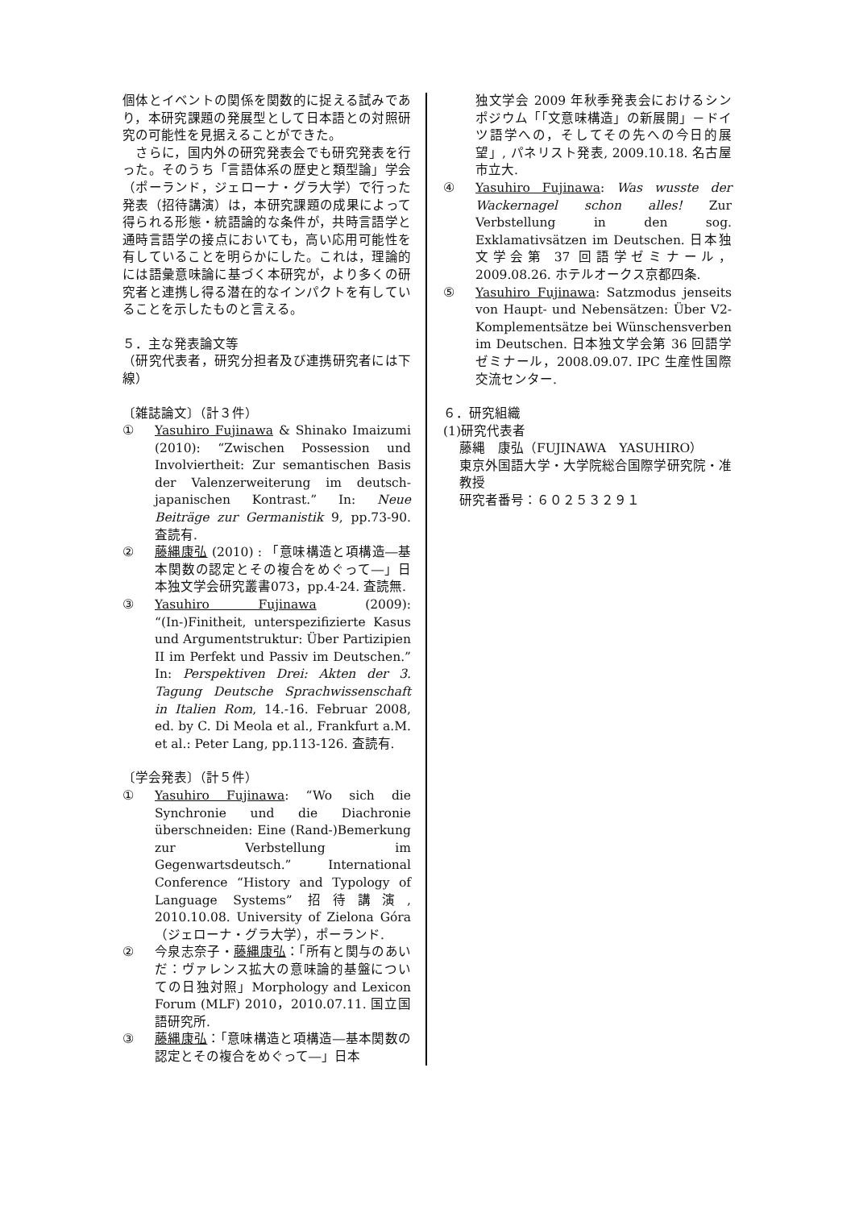個体とイベントの関係を関数的に捉える試みであり，本研究課題の発展型として日本語との対照研究の可能性を見据えることができた。
　さらに，国内外の研究発表会でも研究発表を行った。そのうち「言語体系の歴史と類型論」学会（ポーランド，ジェローナ・グラ大学）で行った発表（招待講演）は，本研究課題の成果によって得られる形態・統語論的な条件が，共時言語学と通時言語学の接点においても，高い応用可能性を有していることを明らかにした。これは，理論的には語彙意味論に基づく本研究が，より多くの研究者と連携し得る潜在的なインパクトを有していることを示したものと言える。
５．主な発表論文等
（研究代表者，研究分担者及び連携研究者には下線）
〔雑誌論文〕（計３件）
① Yasuhiro Fujinawa & Shinako Imaizumi (2010): “Zwischen Possession und Involviertheit: Zur semantischen Basis der Valenzerweiterung im deutsch-japanischen Kontrast.” In: Neue Beiträge zur Germanistik 9, pp.73-90. 査読有.
② 藤縄康弘 (2010) : 「意味構造と項構造―基本関数の認定とその複合をめぐって―」日本独文学会研究叢書073，pp.4-24. 査読無.
③ Yasuhiro Fujinawa (2009): “(In-)Finitheit, unterspezifizierte Kasus und Argumentstruktur: Über Partizipien II im Perfekt und Passiv im Deutschen.” In: Perspektiven Drei: Akten der 3. Tagung Deutsche Sprachwissenschaft in Italien Rom, 14.-16. Februar 2008, ed. by C. Di Meola et al., Frankfurt a.M. et al.: Peter Lang, pp.113-126. 査読有.
〔学会発表〕（計５件）
① Yasuhiro Fujinawa: “Wo sich die Synchronie und die Diachronie überschneiden: Eine (Rand-)Bemerkung zur Verbstellung im Gegenwartsdeutsch.” International Conference “History and Typology of Language Systems” 招待講演, 2010.10.08. University of Zielona Góra（ジェローナ・グラ大学），ポーランド.
② 今泉志奈子・藤縄康弘：「所有と関与のあいだ：ヴァレンス拡大の意味論的基盤についての日独対照」Morphology and Lexicon Forum (MLF) 2010，2010.07.11. 国立国語研究所.
③ 藤縄康弘：「意味構造と項構造―基本関数の認定とその複合をめぐって―」日本
独文学会 2009 年秋季発表会におけるシンポジウム「「文意味構造」の新展開」－ドイツ語学への，そしてその先への今日的展望」, パネリスト発表, 2009.10.18. 名古屋市立大.
④ Yasuhiro Fujinawa: Was wusste der Wackernagel schon alles! Zur Verbstellung in den sog. Exklamativsätzen im Deutschen. 日本独文学会第 37 回語学ゼミナール，2009.08.26. ホテルオークス京都四条.
⑤ Yasuhiro Fujinawa: Satzmodus jenseits von Haupt- und Nebensätzen: Über V2-Komplementsätze bei Wünschensverben im Deutschen. 日本独文学会第 36 回語学ゼミナール，2008.09.07. IPC 生産性国際交流センター.
６．研究組織
(1)研究代表者
藤縄　康弘（FUJINAWA　YASUHIRO）
東京外国語大学・大学院総合国際学研究院・准教授
研究者番号：６０２５３２９１